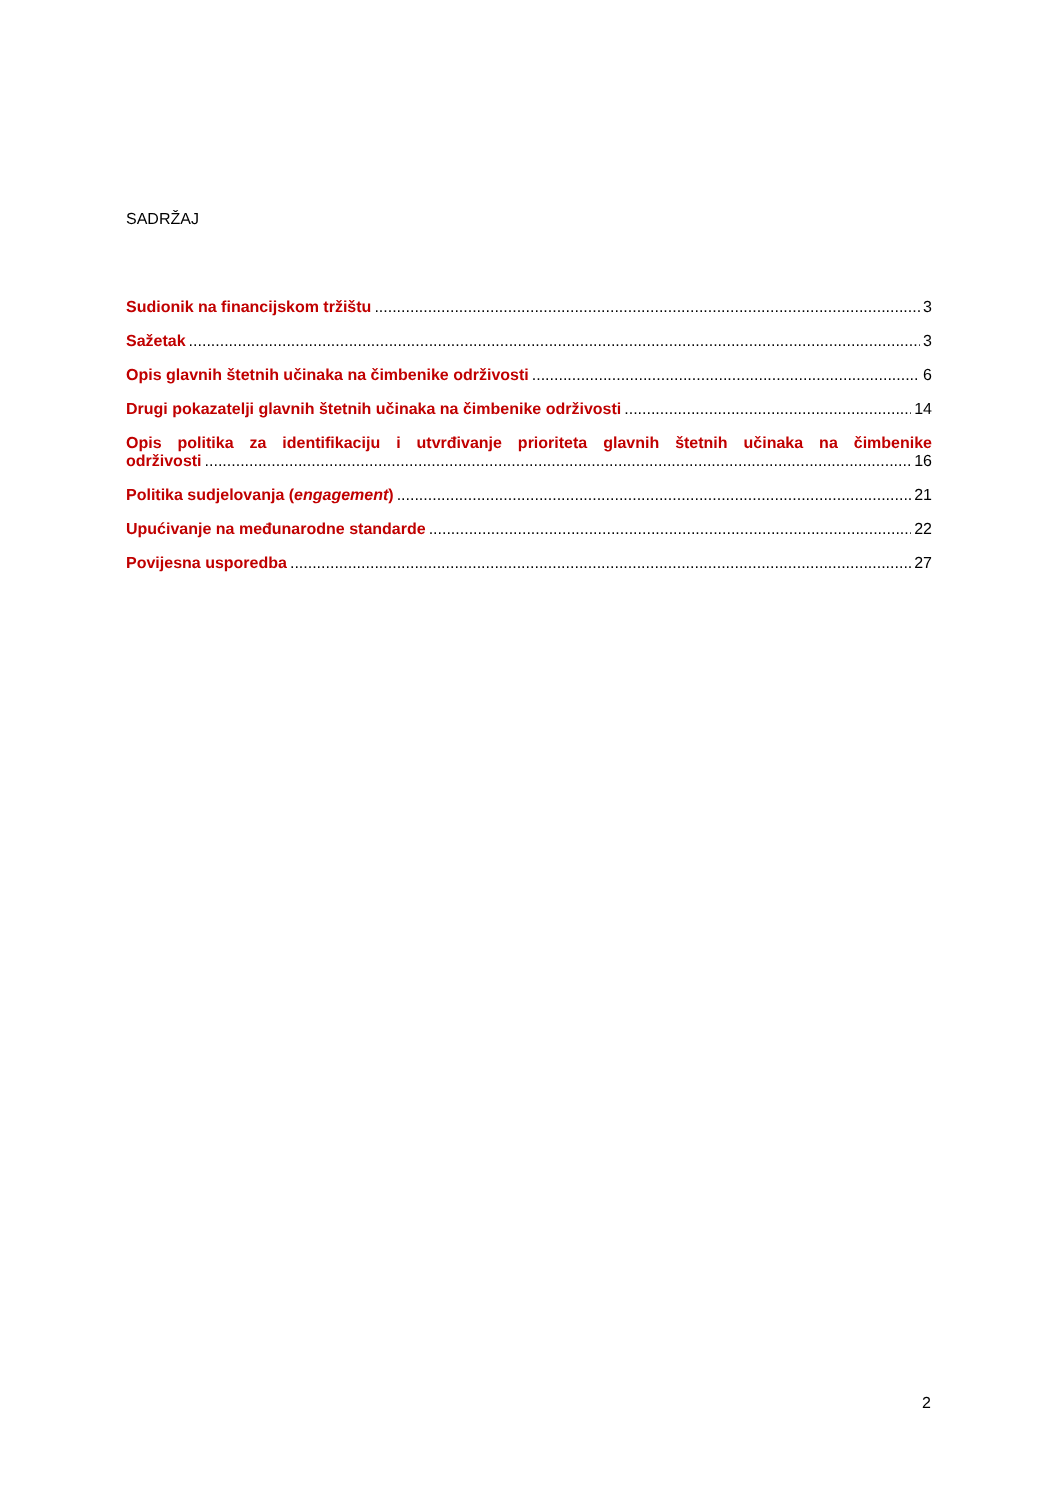SADRŽAJ
Sudionik na financijskom tržištu 3
Sažetak 3
Opis glavnih štetnih učinaka na čimbenike održivosti 6
Drugi pokazatelji glavnih štetnih učinaka na čimbenike održivosti 14
Opis politika za identifikaciju i utvrđivanje prioriteta glavnih štetnih učinaka na čimbenike
održivosti 16
Politika sudjelovanja (engagement) 21
Upućivanje na međunarodne standarde 22
Povijesna usporedba 27
2